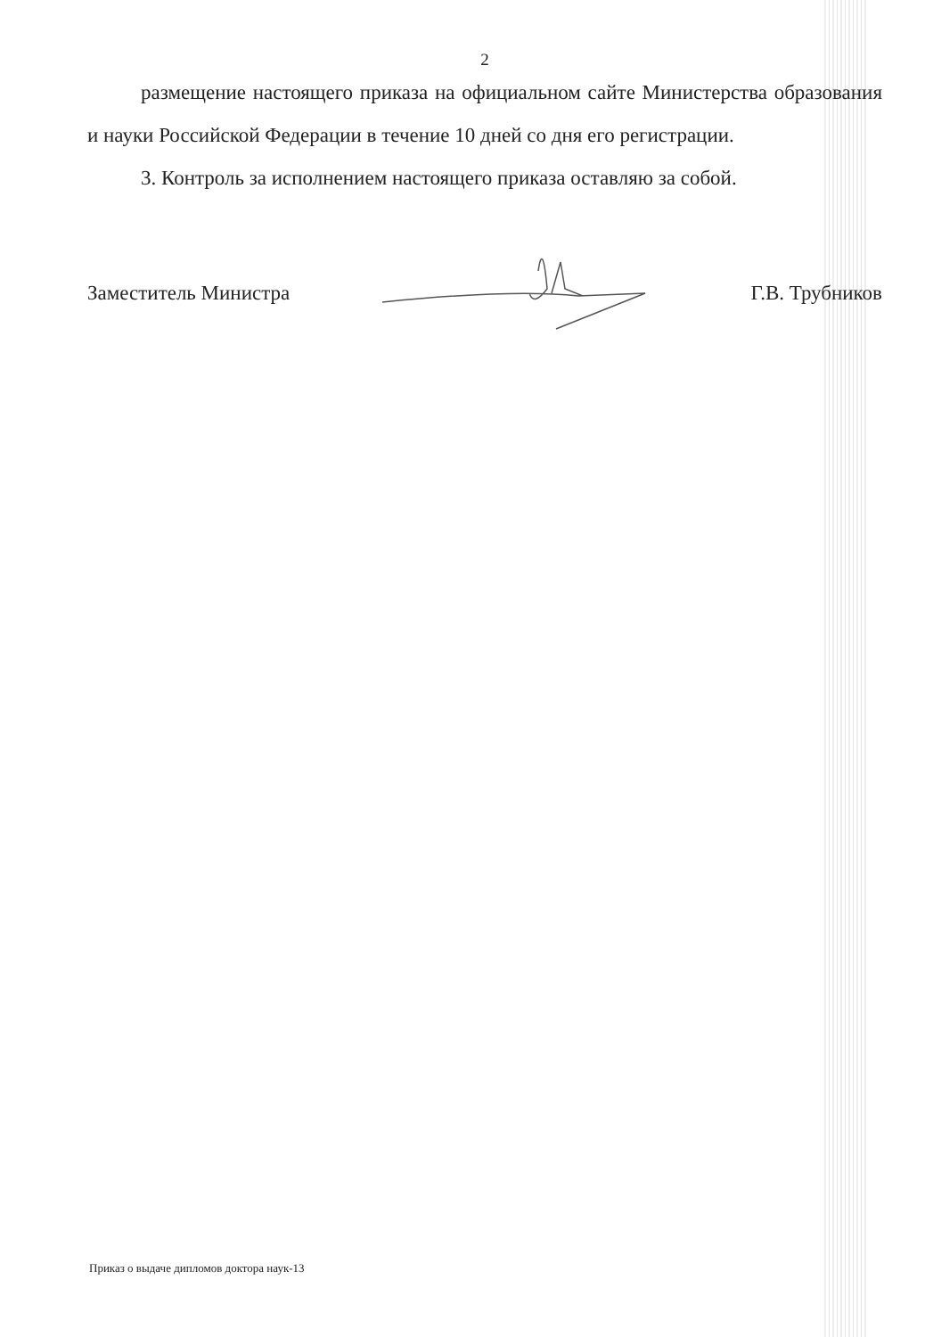2
размещение настоящего приказа на официальном сайте Министерства образования и науки Российской Федерации в течение 10 дней со дня его регистрации.
3. Контроль за исполнением настоящего приказа оставляю за собой.
Заместитель Министра Г.В. Трубников
Приказ о выдаче дипломов доктора наук-13